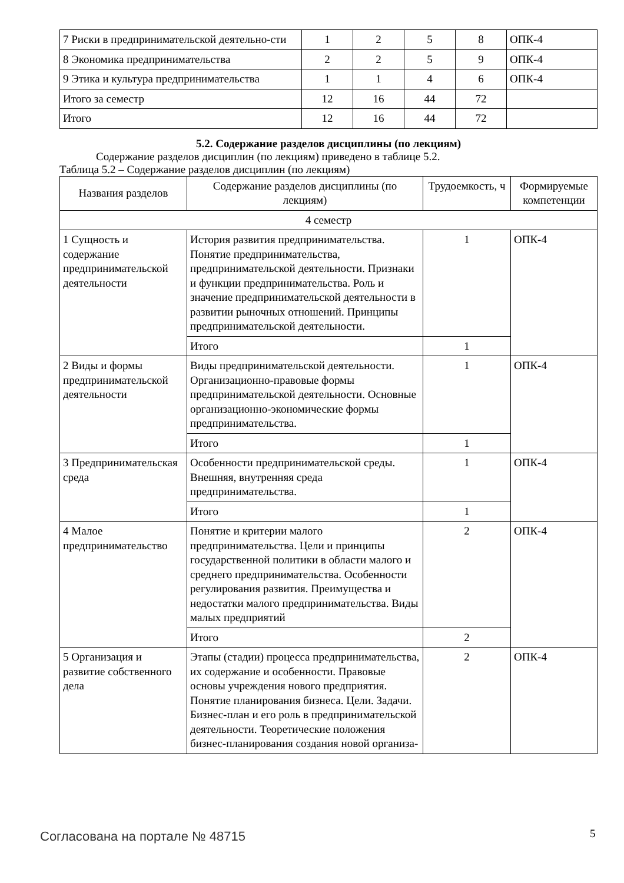| 7 Риски в предпринимательской деятельно-сти | 1 | 2 | 5 | 8 | ОПК-4 |
| 8 Экономика предпринимательства | 2 | 2 | 5 | 9 | ОПК-4 |
| 9 Этика и культура предпринимательства | 1 | 1 | 4 | 6 | ОПК-4 |
| Итого за семестр | 12 | 16 | 44 | 72 | |
| Итого | 12 | 16 | 44 | 72 | |
5.2. Содержание разделов дисциплины (по лекциям)
Содержание разделов дисциплин (по лекциям) приведено в таблице 5.2.
Таблица 5.2 – Содержание разделов дисциплин (по лекциям)
| Названия разделов | Содержание разделов дисциплины (по лекциям) | Трудоемкость, ч | Формируемые компетенции |
| --- | --- | --- | --- |
| 4 семестр | | | |
| 1 Сущность и содержание предпринимательской деятельности | История развития предпринимательства. Понятие предпринимательства, предпринимательской деятельности. Признаки и функции предпринимательства. Роль и значение предпринимательской деятельности в развитии рыночных отношений. Принципы предпринимательской деятельности. | 1 | ОПК-4 |
| | Итого | 1 | |
| 2 Виды и формы предпринимательской деятельности | Виды предпринимательской деятельности. Организационно-правовые формы предпринимательской деятельности. Основные организационно-экономические формы предпринимательства. | 1 | ОПК-4 |
| | Итого | 1 | |
| 3 Предпринимательская среда | Особенности предпринимательской среды. Внешняя, внутренняя среда предпринимательства. | 1 | ОПК-4 |
| | Итого | 1 | |
| 4 Малое предпринимательство | Понятие и критерии малого предпринимательства. Цели и принципы государственной политики в области малого и среднего предпринимательства. Особенности регулирования развития. Преимущества и недостатки малого предпринимательства. Виды малых предприятий | 2 | ОПК-4 |
| | Итого | 2 | |
| 5 Организация и развитие собственного дела | Этапы (стадии) процесса предпринимательства, их содержание и особенности. Правовые основы учреждения нового предприятия. Понятие планирования бизнеса. Цели. Задачи. Бизнес-план и его роль в предпринимательской деятельности. Теоретические положения бизнес-планирования создания новой организа- | 2 | ОПК-4 |
Согласована на портале № 48715 5